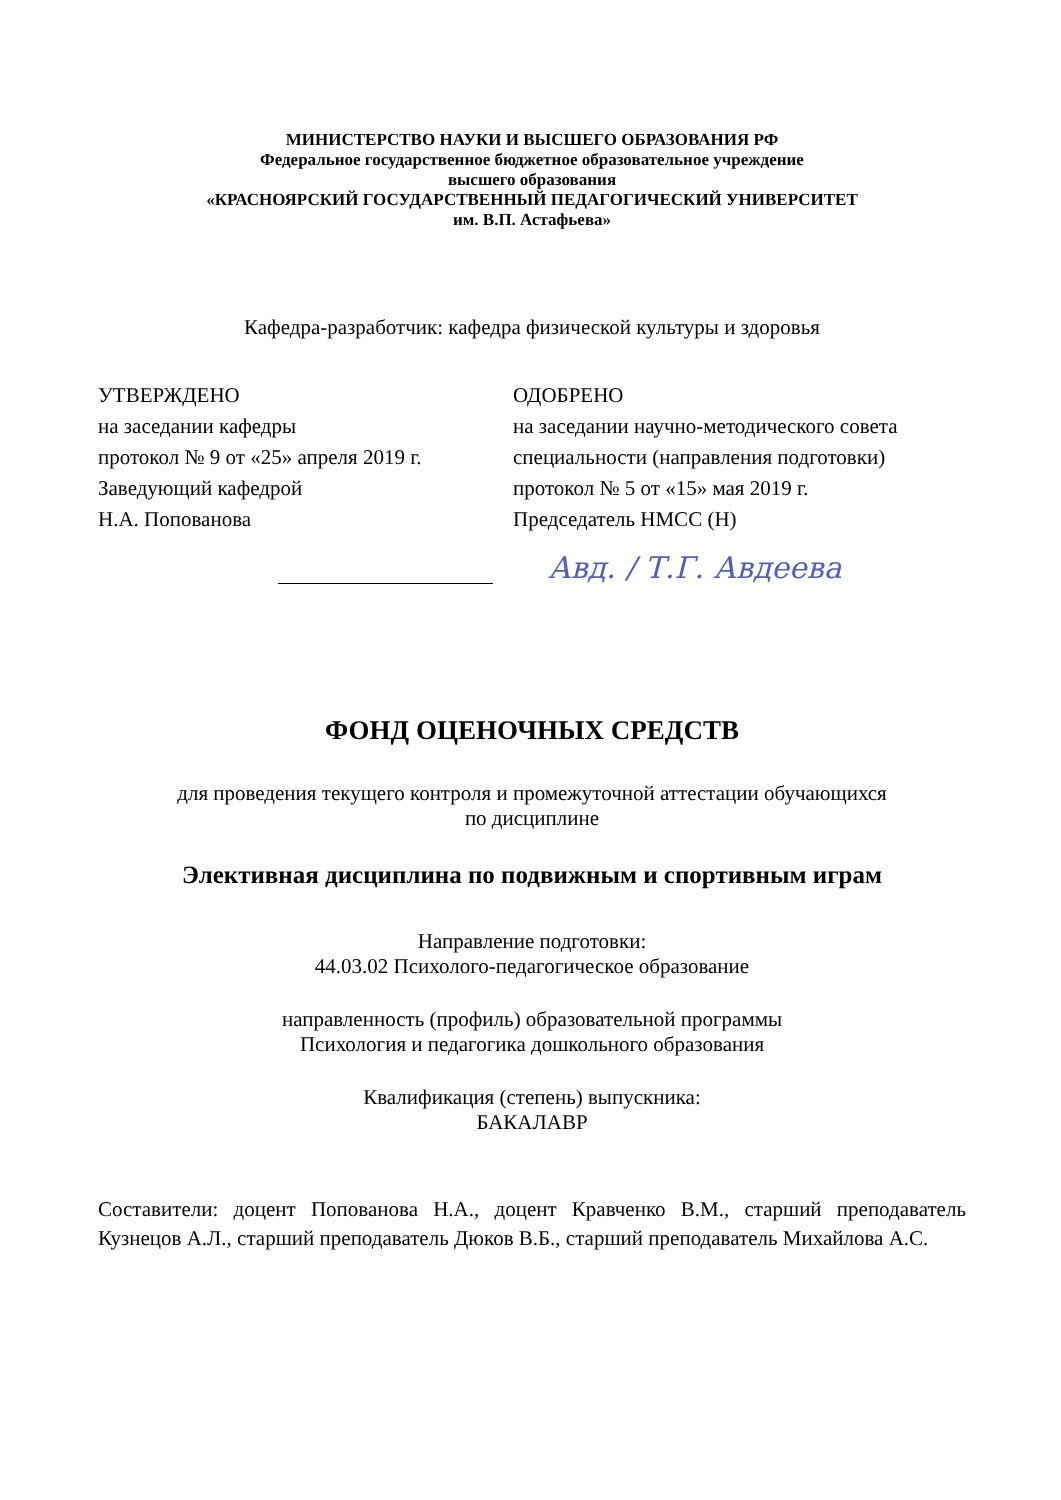МИНИСТЕРСТВО НАУКИ И ВЫСШЕГО ОБРАЗОВАНИЯ РФ
Федеральное государственное бюджетное образовательное учреждение
высшего образования
«КРАСНОЯРСКИЙ ГОСУДАРСТВЕННЫЙ ПЕДАГОГИЧЕСКИЙ УНИВЕРСИТЕТ
им. В.П. Астафьева»
Кафедра-разработчик: кафедра физической культуры и здоровья
УТВЕРЖДЕНО
на заседании кафедры
протокол № 9 от «25» апреля 2019 г.
Заведующий кафедрой
Н.А. Попованова
ОДОБРЕНО
на заседании научно-методического совета специальности (направления подготовки)
протокол № 5 от «15» мая 2019 г.
Председатель НМСС (Н)
Авд. / Т.Г. Авдеева
ФОНД ОЦЕНОЧНЫХ СРЕДСТВ
для проведения текущего контроля и промежуточной аттестации обучающихся
по дисциплине
Элективная дисциплина по подвижным и спортивным играм
Направление подготовки:
44.03.02 Психолого-педагогическое образование
направленность (профиль) образовательной программы
Психология и педагогика дошкольного образования
Квалификация (степень) выпускника:
БАКАЛАВР
Составители: доцент Попованова Н.А., доцент Кравченко В.М., старший преподаватель Кузнецов А.Л., старший преподаватель Дюков В.Б., старший преподаватель Михайлова А.С.